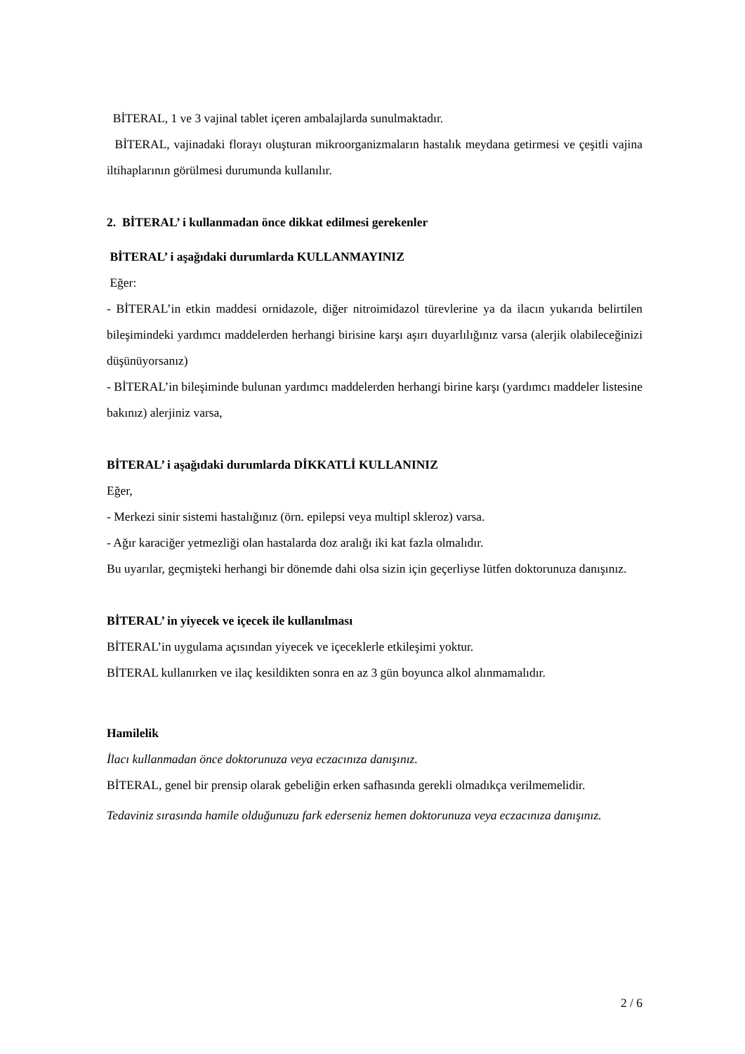BİTERAL, 1 ve 3 vajinal tablet içeren ambalajlarda sunulmaktadır.
BİTERAL, vajinadaki florayı oluşturan mikroorganizmaların hastalık meydana getirmesi ve çeşitli vajina iltihaplarının görülmesi durumunda kullanılır.
2. BİTERAL’ i kullanmadan önce dikkat edilmesi gerekenler
BİTERAL’ i aşağıdaki durumlarda KULLANMAYINIZ
Eğer:
- BİTERAL’in etkin maddesi ornidazole, diğer nitroimidazol türevlerine ya da ilacın yukarıda belirtilen bileşimindeki yardımcı maddelerden herhangi birisine karşı aşırı duyarlılığınız varsa (alerjik olabileceğinizi düşünüyorsanız)
- BİTERAL’in bileşiminde bulunan yardımcı maddelerden herhangi birine karşı (yardımcı maddeler listesine bakınız) alerjiniz varsa,
BİTERAL’ i aşağıdaki durumlarda DİKKATLİ KULLANINIZ
Eğer,
- Merkezi sinir sistemi hastalığınız (örn. epilepsi veya multipl skleroz) varsa.
- Ağır karaciğer yetmezliği olan hastalarda doz aralığı iki kat fazla olmalıdır.
Bu uyarılar, geçmişteki herhangi bir dönemde dahi olsa sizin için geçerliyse lütfen doktorunuza danışınız.
BİTERAL’ in yiyecek ve içecek ile kullanılması
BİTERAL’in uygulama açısından yiyecek ve içeceklerle etkileşimi yoktur.
BİTERAL kullanırken ve ilaç kesildikten sonra en az 3 gün boyunca alkol alınmamalıdır.
Hamilelik
İlacı kullanmadan önce doktorunuza veya eczacınıza danışınız.
BİTERAL, genel bir prensip olarak gebeliğin erken safhasında gerekli olmadıkça verilmemelidir.
Tedaviniz sırasında hamile olduğunuzu fark ederseniz hemen doktorunuza veya eczacınıza danışınız.
2 / 6